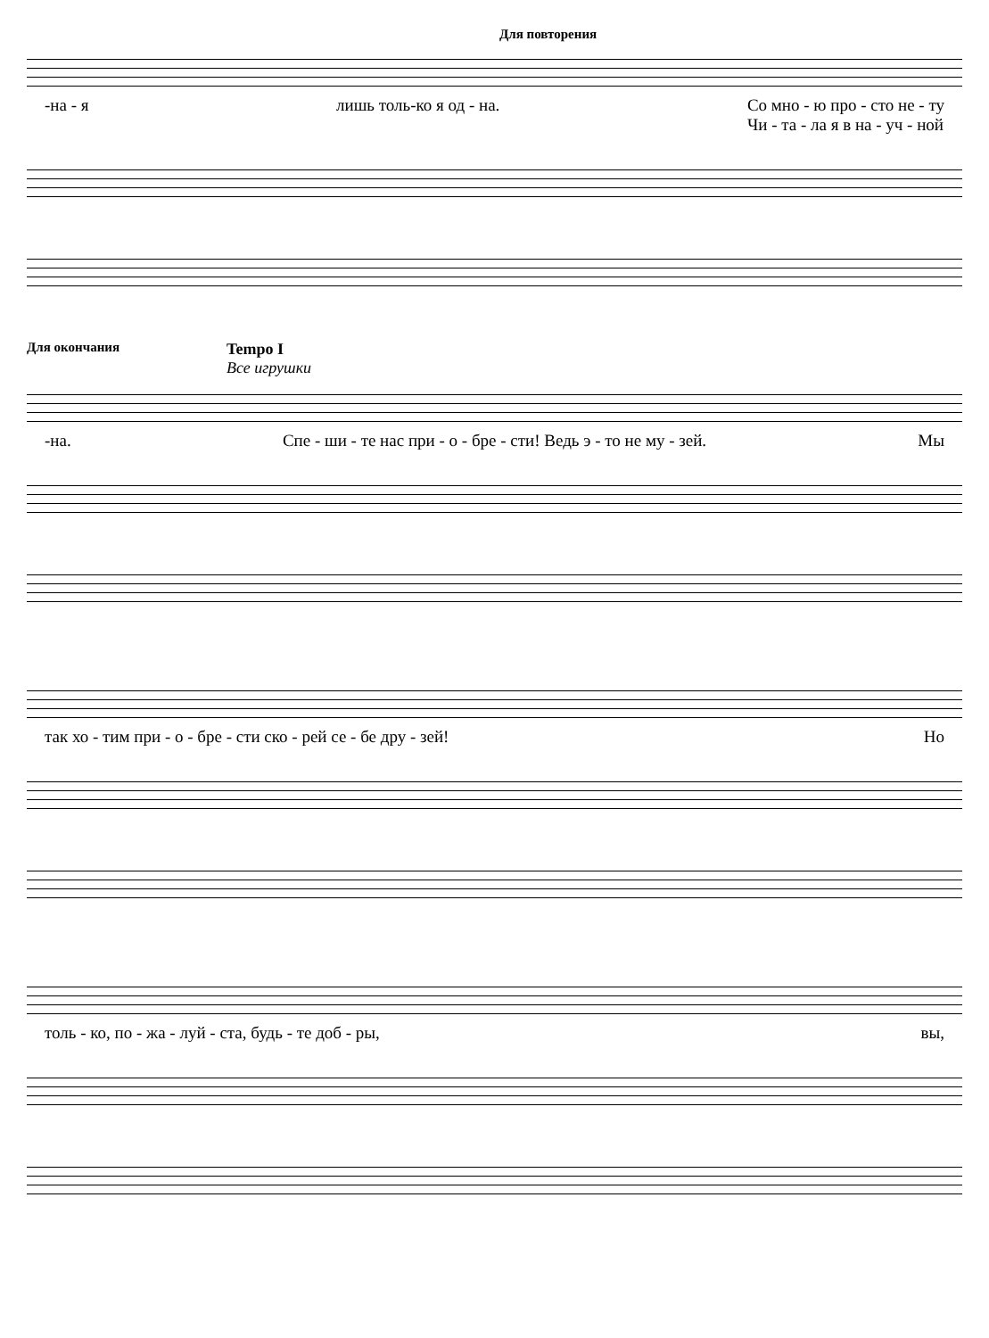Для повторения
-на - я лишь толь-ко я од - на. Со мно - ю про - сто не - ту
Чи - та - ла я в на - уч - ной
Для окончания Tempo I
Все игрушки
-на. Спе - ши - те нас при - о - бре - сти! Ведь э - то не му - зей. Мы
так хо - тим при - о - бре - сти ско - рей се - бе дру - зей! Но
толь - ко, по - жа - луй - ста, будь - те доб - ры, вы,